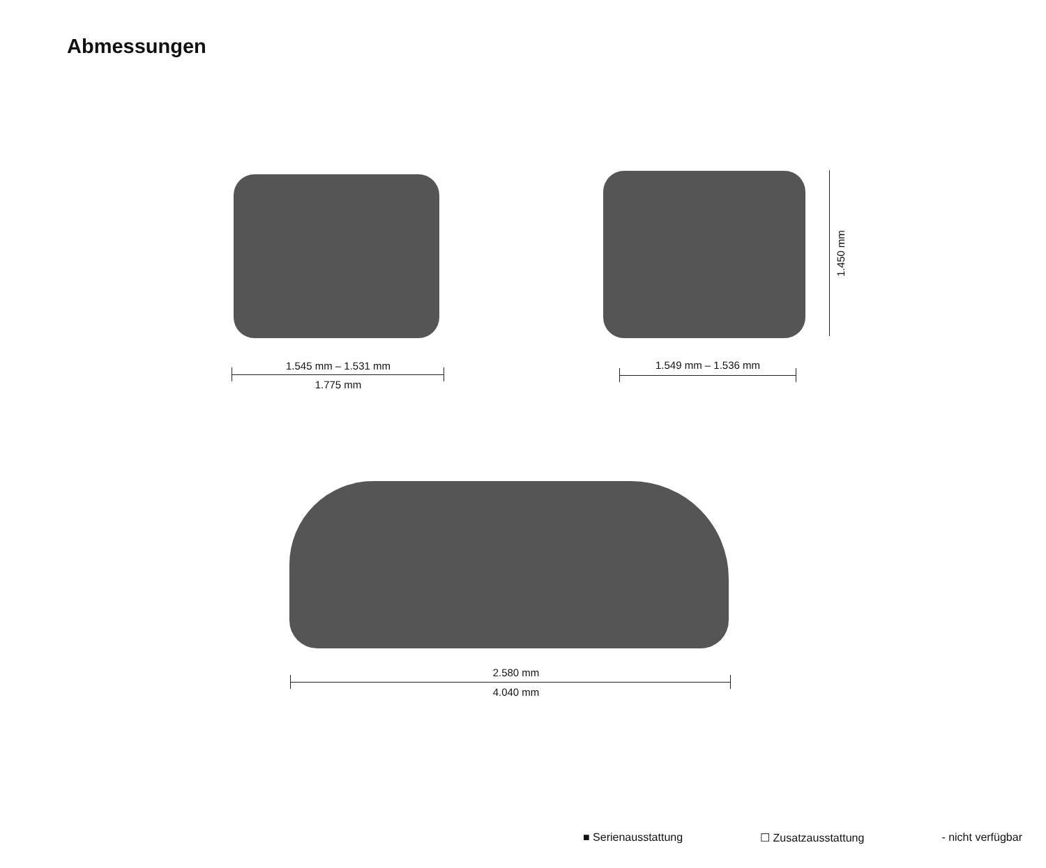Abmessungen
1.545 mm – 1.531 mm
1.775 mm
1.549 mm – 1.536 mm
1.450 mm
2.580 mm
4.040 mm
■ Serienausstattung ☐ Zusatzausstattung - nicht verfügbar